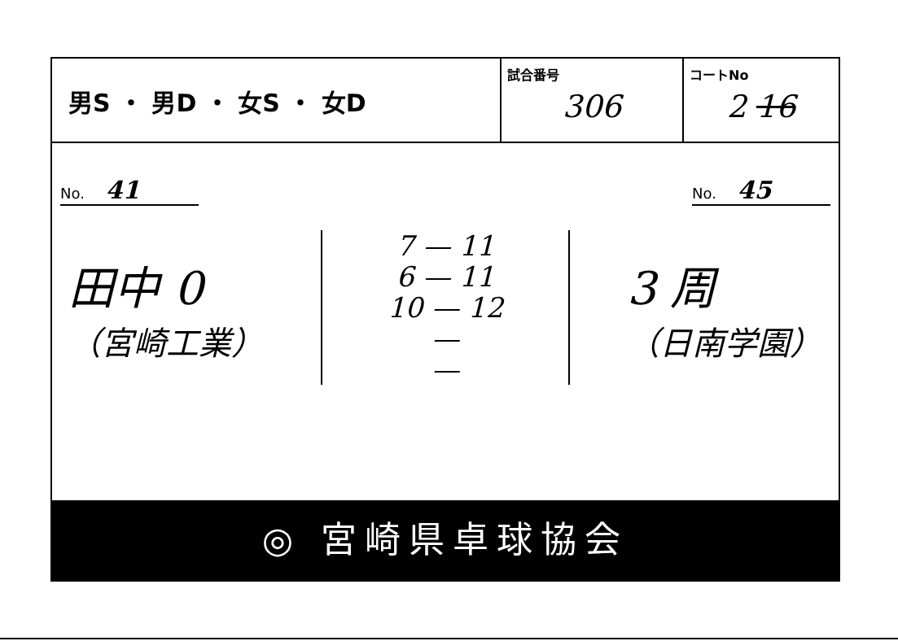| 男S ・ 男D ・ 女S ・ 女D | 試合番号 306 | コートNo 2 16 |
No. 41
No. 45
田中 0
（宮崎工業）
7 — 11
6 — 11
10 — 12
—
—
3 周
（日南学園）
◎ 宮崎県卓球協会